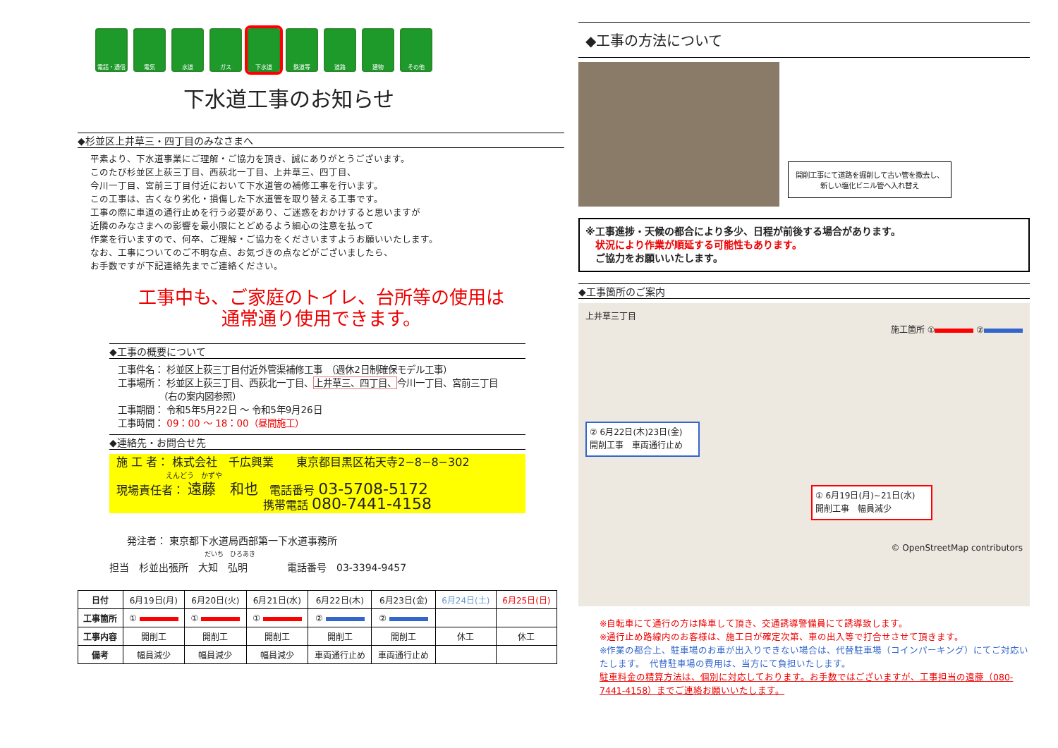電話・通信 電気 水道 ガス 下水道 鉄道等 道路 建物 その他
下水道工事のお知らせ
◆杉並区上井草三・四丁目のみなさまへ
平素より、下水道事業にご理解・ご協力を頂き、誠にありがとうございます。
このたび杉並区上荻三丁目、西荻北一丁目、上井草三、四丁目、
今川一丁目、宮前三丁目付近において下水道管の補修工事を行います。
この工事は、古くなり劣化・損傷した下水道管を取り替える工事です。
工事の際に車道の通行止めを行う必要があり、ご迷惑をおかけすると思いますが
近隣のみなさまへの影響を最小限にとどめるよう細心の注意を払って
作業を行いますので、何卒、ご理解・ご協力をくださいますようお願いいたします。
なお、工事についてのご不明な点、お気づきの点などがございましたら、
お手数ですが下記連絡先までご連絡ください。
工事中も、ご家庭のトイレ、台所等の使用は
通常通り使用できます。
◆工事の概要について
工事件名： 杉並区上荻三丁目付近外管渠補修工事　（週休2日制確保モデル工事）
工事場所： 杉並区上荻三丁目、西荻北一丁目、上井草三、四丁目、今川一丁目、宮前三丁目
　　　　　（右の案内図参照）
工事期間： 令和5年5月22日 ～ 令和5年9月26日
工事時間： 09：00 ～ 18：00（昼間施工）
◆連絡先・お問合せ先
施 工 者： 株式会社　千広興業　　東京都目黒区祐天寺2−8−8−302
　　　　　　　えんどう　かずや
現場責任者： 遠藤　和也　電話番号 03-5708-5172
　　　　　　　　　　　　　携帯電話 080-7441-4158
発注者： 東京都下水道局西部第一下水道事務所
だいち　ひろあき
担当　杉並出張所　大知　弘明　　　　電話番号　03-3394-9457
| 日付 | 6月19日(月) | 6月20日(火) | 6月21日(水) | 6月22日(木) | 6月23日(金) | 6月24日(土) | 6月25日(日) |
| 工事箇所 | ① | ① | ① | ② | ② | | |
| 工事内容 | 開削工 | 開削工 | 開削工 | 開削工 | 開削工 | 休工 | 休工 |
| 備考 | 幅員減少 | 幅員減少 | 幅員減少 | 車両通行止め | 車両通行止め | | |
◆工事の方法について
開削工事にて道路を掘削して古い管を撤去し、
新しい塩化ビニル管へ入れ替え
※工事進捗・天候の都合により多少、日程が前後する場合があります。
　状況により作業が順延する可能性もあります。
　ご協力をお願いいたします。
◆工事箇所のご案内
上井草三丁目
施工箇所 ① ②
② 6月22日(木)23日(金)
開削工事　車両通行止め
① 6月19日(月)~21日(水)
開削工事　幅員減少
© OpenStreetMap contributors
※自転車にて通行の方は降車して頂き、交通誘導警備員にて誘導致します。
※通行止め路線内のお客様は、施工日が確定次第、車の出入等で打合せさせて頂きます。
※作業の都合上、駐車場のお車が出入りできない場合は、代替駐車場（コインパーキング）にてご対応いたします。　代替駐車場の費用は、当方にて負担いたします。
駐車料金の精算方法は、個別に対応しております。お手数ではございますが、工事担当の遠藤（080-7441-4158）までご連絡お願いいたします。